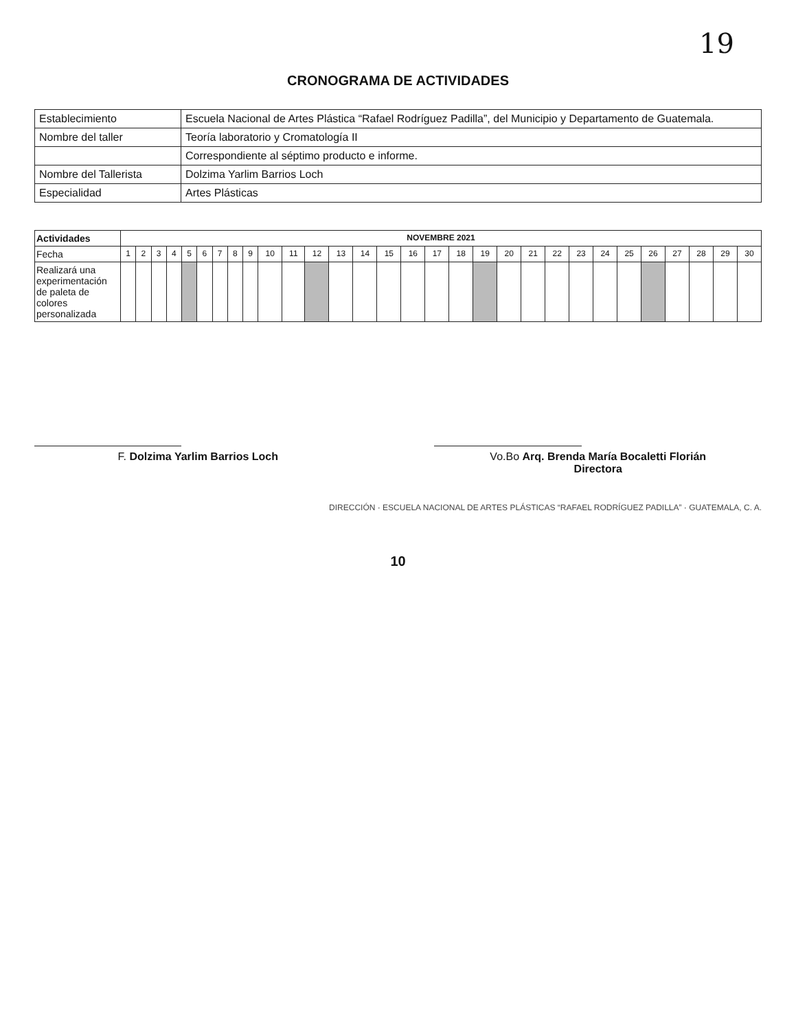19
CRONOGRAMA DE ACTIVIDADES
| Establecimiento | Escuela Nacional de Artes Plástica “Rafael Rodríguez Padilla”, del Municipio y Departamento de Guatemala. |
| Nombre del taller | Teoría laboratorio y Cromatología II |
| | Correspondiente al séptimo producto e informe. |
| Nombre del Tallerista | Dolzima Yarlim Barrios Loch |
| Especialidad | Artes Plásticas |
| Actividades | NOVEMBRE 2021 | | | | | | | | | | | | | | | | | | | | | | | | | | | | | |
| --- | --- | --- | --- | --- | --- | --- | --- | --- | --- | --- | --- | --- | --- | --- | --- | --- | --- | --- | --- | --- | --- | --- | --- | --- | --- | --- | --- | --- | --- | --- |
| Fecha | 1 | 2 | 3 | 4 | 5 | 6 | 7 | 8 | 9 | 10 | 11 | 12 | 13 | 14 | 15 | 16 | 17 | 18 | 19 | 20 | 21 | 22 | 23 | 24 | 25 | 26 | 27 | 28 | 29 | 30 |
| Realizará una experimentación de paleta de colores personalizada | | | | | | | | | | | | | | | | | | | | | | | | | | | | | | |
F. Dolzima Yarlim Barrios Loch Vo.Bo Arq. Brenda María Bocaletti Florián
Directora
DIRECCIÓN · ESCUELA NACIONAL DE ARTES PLÁSTICAS “RAFAEL RODRÍGUEZ PADILLA” · GUATEMALA, C. A.
10